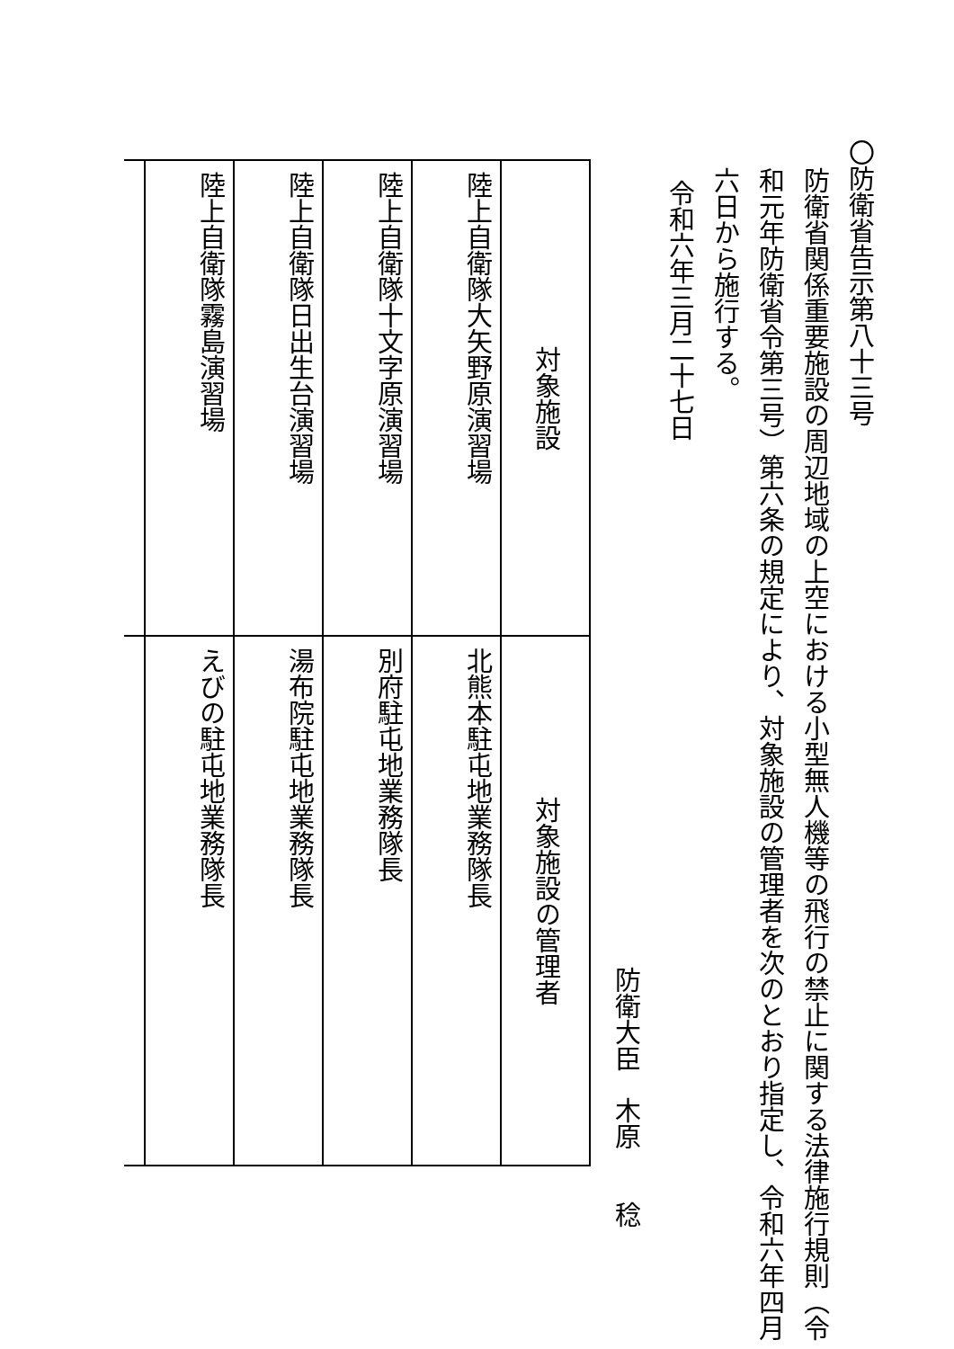〇防衛省告示第八十三号
防衛省関係重要施設の周辺地域の上空における小型無人機等の飛行の禁止に関する法律施行規則（令和元年防衛省令第三号）第六条の規定により、対象施設の管理者を次のとおり指定し、令和六年四月六日から施行する。
令和六年三月二十七日
防衛大臣　木原　　稔
| 対象施設 | 対象施設の管理者 |
| 陸上自衛隊大矢野原演習場 | 北熊本駐屯地業務隊長 |
| 陸上自衛隊十文字原演習場 | 別府駐屯地業務隊長 |
| 陸上自衛隊日出生台演習場 | 湯布院駐屯地業務隊長 |
| 陸上自衛隊霧島演習場 | えびの駐屯地業務隊長 |